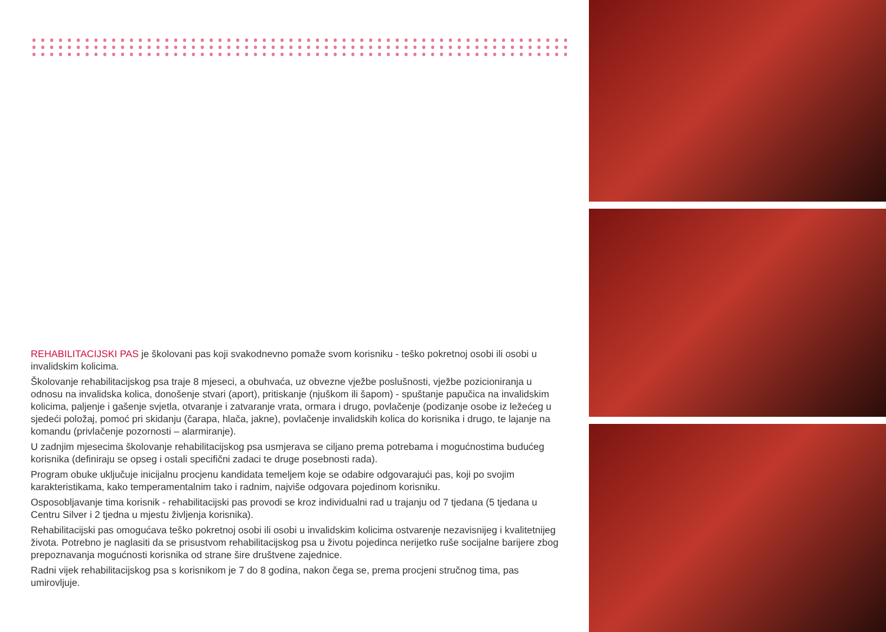REHABILITACIJSKI PAS je školovani pas koji svakodnevno pomaže svom korisniku - teško pokretnoj osobi ili osobi u invalidskim kolicima.
Školovanje rehabilitacijskog psa traje 8 mjeseci, a obuhvaća, uz obvezne vježbe poslušnosti, vježbe pozicioniranja u odnosu na invalidska kolica, donošenje stvari (aport), pritiskanje (njuškom ili šapom) - spuštanje papučica na invalidskim kolicima, paljenje i gašenje svjetla, otvaranje i zatvaranje vrata, ormara i drugo, povlačenje (podizanje osobe iz ležećeg u sjedeći položaj, pomoć pri skidanju (čarapa, hlača, jakne), povlačenje invalidskih kolica do korisnika i drugo, te lajanje na komandu (privlačenje pozornosti – alarmiranje).
U zadnjim mjesecima školovanje rehabilitacijskog psa usmjerava se ciljano prema potrebama i mogućnostima budućeg korisnika (definiraju se opseg i ostali specifični zadaci te druge posebnosti rada).
Program obuke uključuje inicijalnu procjenu kandidata temeljem koje se odabire odgovarajući pas, koji po svojim karakteristikama, kako temperamentalnim tako i radnim, najviše odgovara pojedinom korisniku.
Osposobljavanje tima korisnik - rehabilitacijski pas provodi se kroz individualni rad u trajanju od 7 tjedana (5 tjedana u Centru Silver i 2 tjedna u mjestu življenja korisnika).
Rehabilitacijski pas omogućava teško pokretnoj osobi ili osobi u invalidskim kolicima ostvarenje nezavisnijeg i kvalitetnijeg života. Potrebno je naglasiti da se prisustvom rehabilitacijskog psa u životu pojedinca nerijetko ruše socijalne barijere zbog prepoznavanja mogućnosti korisnika od strane šire društvene zajednice.
Radni vijek rehabilitacijskog psa s korisnikom je 7 do 8 godina, nakon čega se, prema procjeni stručnog tima, pas umirovljuje.